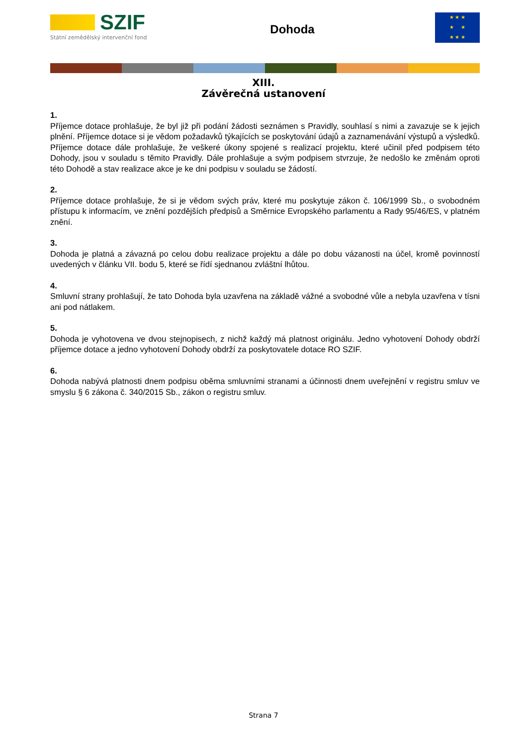SZIF
Státní zemědělský intervenční fond
Dohoda
★ ★ ★
★ ★
★ ★ ★
XIII.
Závěrečná ustanovení
1.
Příjemce dotace prohlašuje, že byl již při podání žádosti seznámen s Pravidly, souhlasí s nimi a zavazuje se k jejich plnění. Příjemce dotace si je vědom požadavků týkajících se poskytování údajů a zaznamenávání výstupů a výsledků. Příjemce dotace dále prohlašuje, že veškeré úkony spojené s realizací projektu, které učinil před podpisem této Dohody, jsou v souladu s těmito Pravidly. Dále prohlašuje a svým podpisem stvrzuje, že nedošlo ke změnám oproti této Dohodě a stav realizace akce je ke dni podpisu v souladu se žádostí.
2.
Příjemce dotace prohlašuje, že si je vědom svých práv, které mu poskytuje zákon č. 106/1999 Sb., o svobodném přístupu k informacím, ve znění pozdějších předpisů a Směrnice Evropského parlamentu a Rady 95/46/ES, v platném znění.
3.
Dohoda je platná a závazná po celou dobu realizace projektu a dále po dobu vázanosti na účel, kromě povinností uvedených v článku VII. bodu 5, které se řídí sjednanou zvláštní lhůtou.
4.
Smluvní strany prohlašují, že tato Dohoda byla uzavřena na základě vážné a svobodné vůle a nebyla uzavřena v tísni ani pod nátlakem.
5.
Dohoda je vyhotovena ve dvou stejnopisech, z nichž každý má platnost originálu. Jedno vyhotovení Dohody obdrží příjemce dotace a jedno vyhotovení Dohody obdrží za poskytovatele dotace RO SZIF.
6.
Dohoda nabývá platnosti dnem podpisu oběma smluvními stranami a účinnosti dnem uveřejnění v registru smluv ve smyslu § 6 zákona č. 340/2015 Sb., zákon o registru smluv.
Strana 7